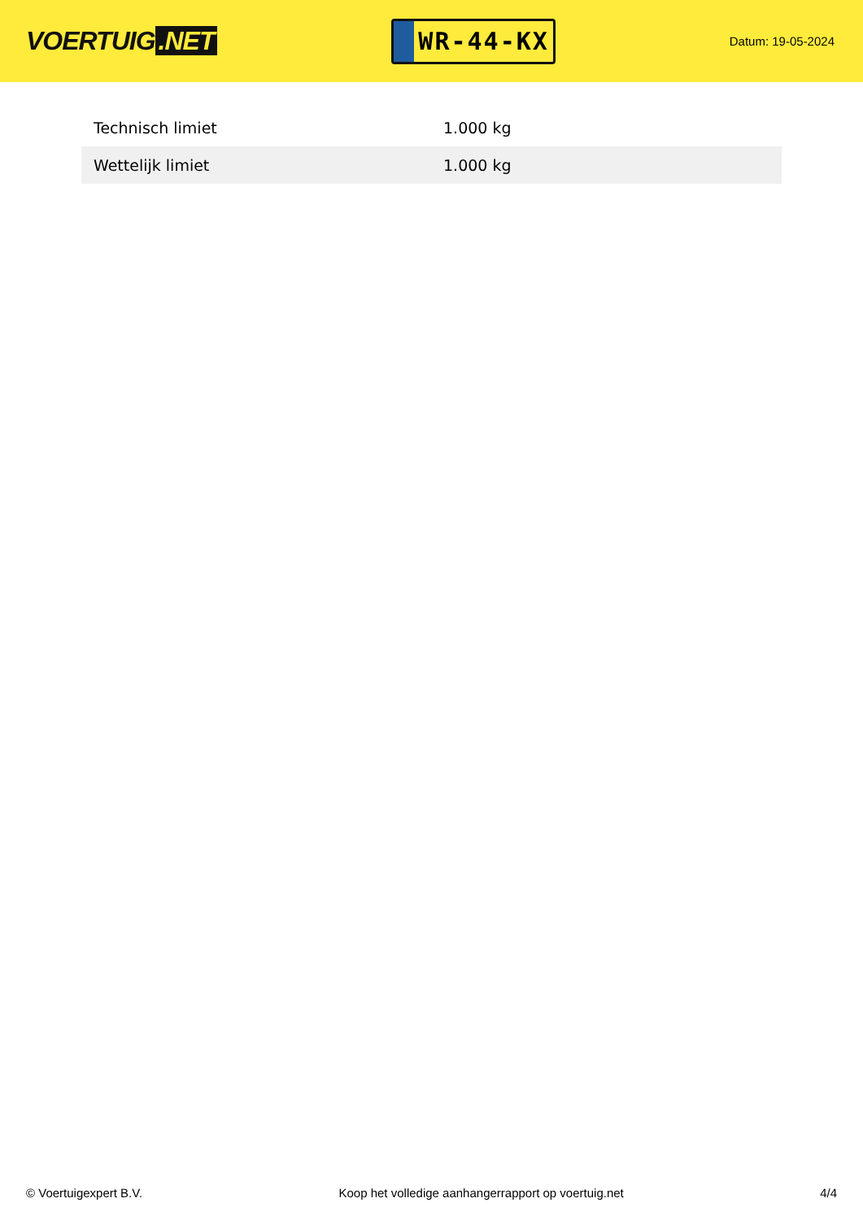VOERTUIG.NET
WR-44-KX
Datum: 19-05-2024
| Technisch limiet | 1.000 kg |
| Wettelijk limiet | 1.000 kg |
© Voertuigexpert B.V. Koop het volledige aanhangerrapport op voertuig.net 4/4